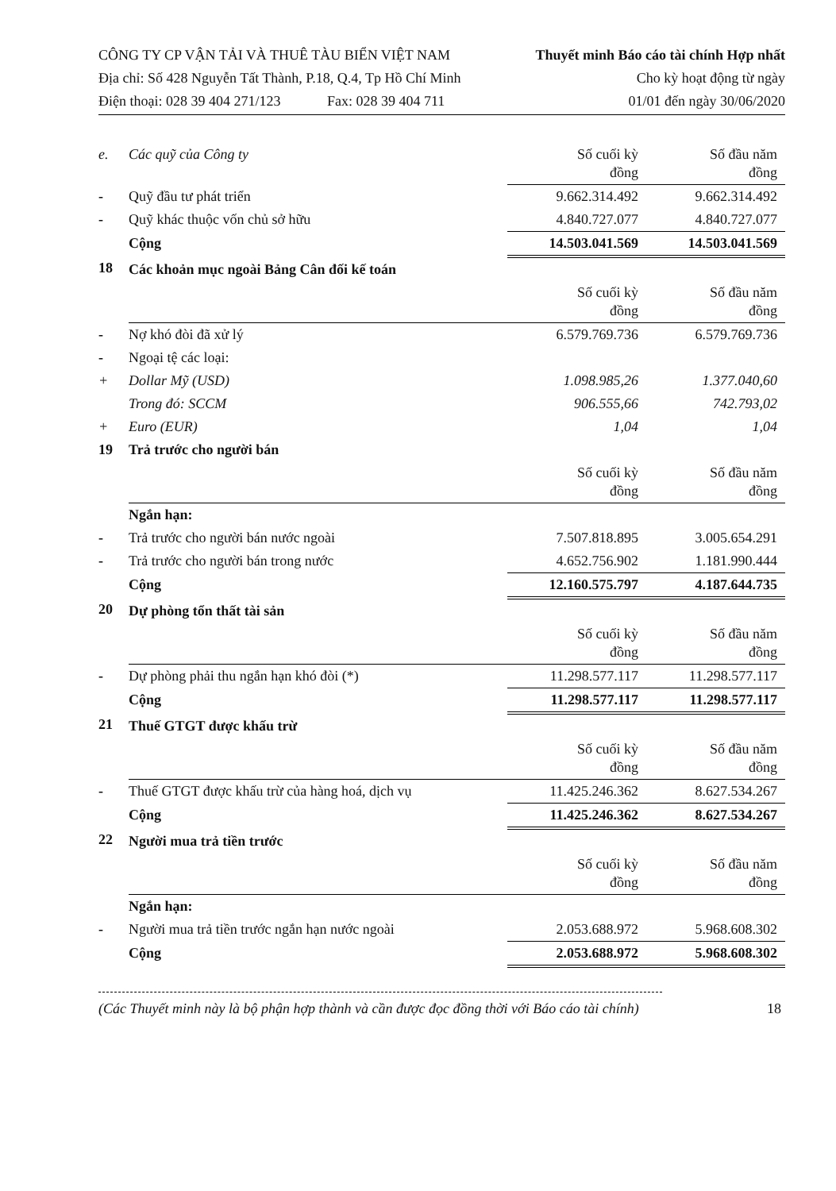CÔNG TY CP VẬN TẢI VÀ THUÊ TÀU BIỂN VIỆT NAM
Địa chỉ: Số 428 Nguyễn Tất Thành, P.18, Q.4, Tp Hồ Chí Minh
Điện thoại: 028 39 404 271/123 Fax: 028 39 404 711
Thuyết minh Báo cáo tài chính Hợp nhất
Cho kỳ hoạt động từ ngày
01/01 đến ngày 30/06/2020
| e. | Các quỹ của Công ty | Số cuối kỳ đồng | Số đầu năm đồng |
| - | Quỹ đầu tư phát triển | 9.662.314.492 | 9.662.314.492 |
| - | Quỹ khác thuộc vốn chủ sở hữu | 4.840.727.077 | 4.840.727.077 |
| | Cộng | 14.503.041.569 | 14.503.041.569 |
| 18 | Các khoản mục ngoài Bảng Cân đối kế toán | | |
| | | Số cuối kỳ đồng | Số đầu năm đồng |
| - | Nợ khó đòi đã xử lý | 6.579.769.736 | 6.579.769.736 |
| - | Ngoại tệ các loại: | | |
| + | Dollar Mỹ (USD) | 1.098.985,26 | 1.377.040,60 |
| | Trong đó: SCCM | 906.555,66 | 742.793,02 |
| + | Euro (EUR) | 1,04 | 1,04 |
| 19 | Trả trước cho người bán | | |
| | | Số cuối kỳ đồng | Số đầu năm đồng |
| | Ngắn hạn: | | |
| - | Trả trước cho người bán nước ngoài | 7.507.818.895 | 3.005.654.291 |
| - | Trả trước cho người bán trong nước | 4.652.756.902 | 1.181.990.444 |
| | Cộng | 12.160.575.797 | 4.187.644.735 |
| 20 | Dự phòng tổn thất tài sản | | |
| | | Số cuối kỳ đồng | Số đầu năm đồng |
| - | Dự phòng phải thu ngắn hạn khó đòi (*) | 11.298.577.117 | 11.298.577.117 |
| | Cộng | 11.298.577.117 | 11.298.577.117 |
| 21 | Thuế GTGT được khấu trừ | | |
| | | Số cuối kỳ đồng | Số đầu năm đồng |
| - | Thuế GTGT được khấu trừ của hàng hoá, dịch vụ | 11.425.246.362 | 8.627.534.267 |
| | Cộng | 11.425.246.362 | 8.627.534.267 |
| 22 | Người mua trả tiền trước | | |
| | | Số cuối kỳ đồng | Số đầu năm đồng |
| | Ngắn hạn: | | |
| - | Người mua trả tiền trước ngắn hạn nước ngoài | 2.053.688.972 | 5.968.608.302 |
| | Cộng | 2.053.688.972 | 5.968.608.302 |
(Các Thuyết minh này là bộ phận hợp thành và cần được đọc đồng thời với Báo cáo tài chính) 18